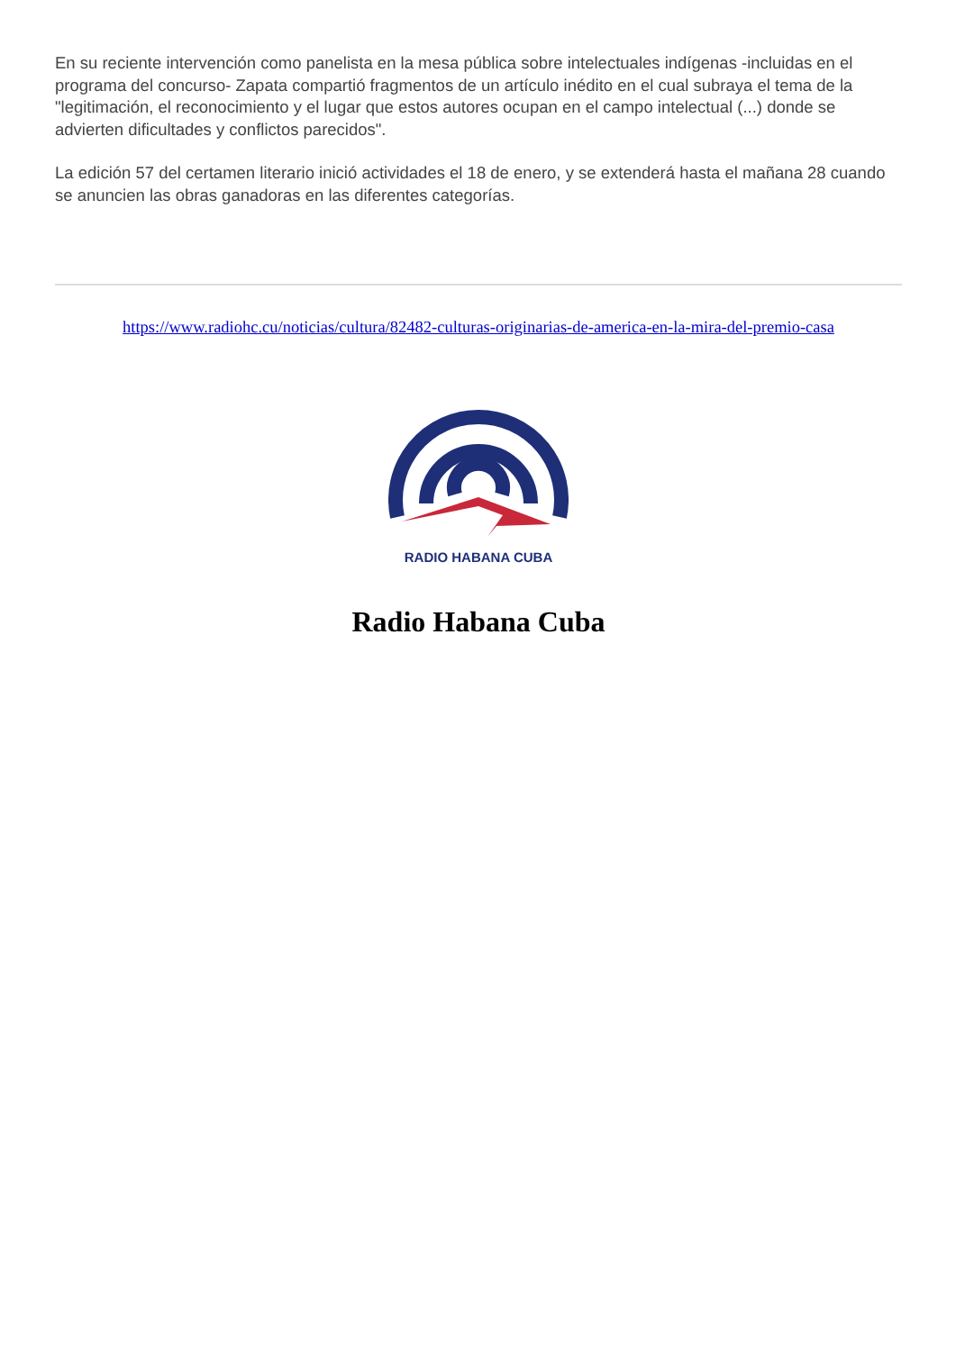En su reciente intervención como panelista en la mesa pública sobre intelectuales indígenas -incluidas en el programa del concurso- Zapata compartió fragmentos de un artículo inédito en el cual subraya el tema de la "legitimación, el reconocimiento y el lugar que estos autores ocupan en el campo intelectual (...) donde se advierten dificultades y conflictos parecidos".
La edición 57 del certamen literario inició actividades el 18 de enero, y se extenderá hasta el mañana 28 cuando se anuncien las obras ganadoras en las diferentes categorías.
https://www.radiohc.cu/noticias/cultura/82482-culturas-originarias-de-america-en-la-mira-del-premio-casa
RADIO HABANA CUBA
Radio Habana Cuba